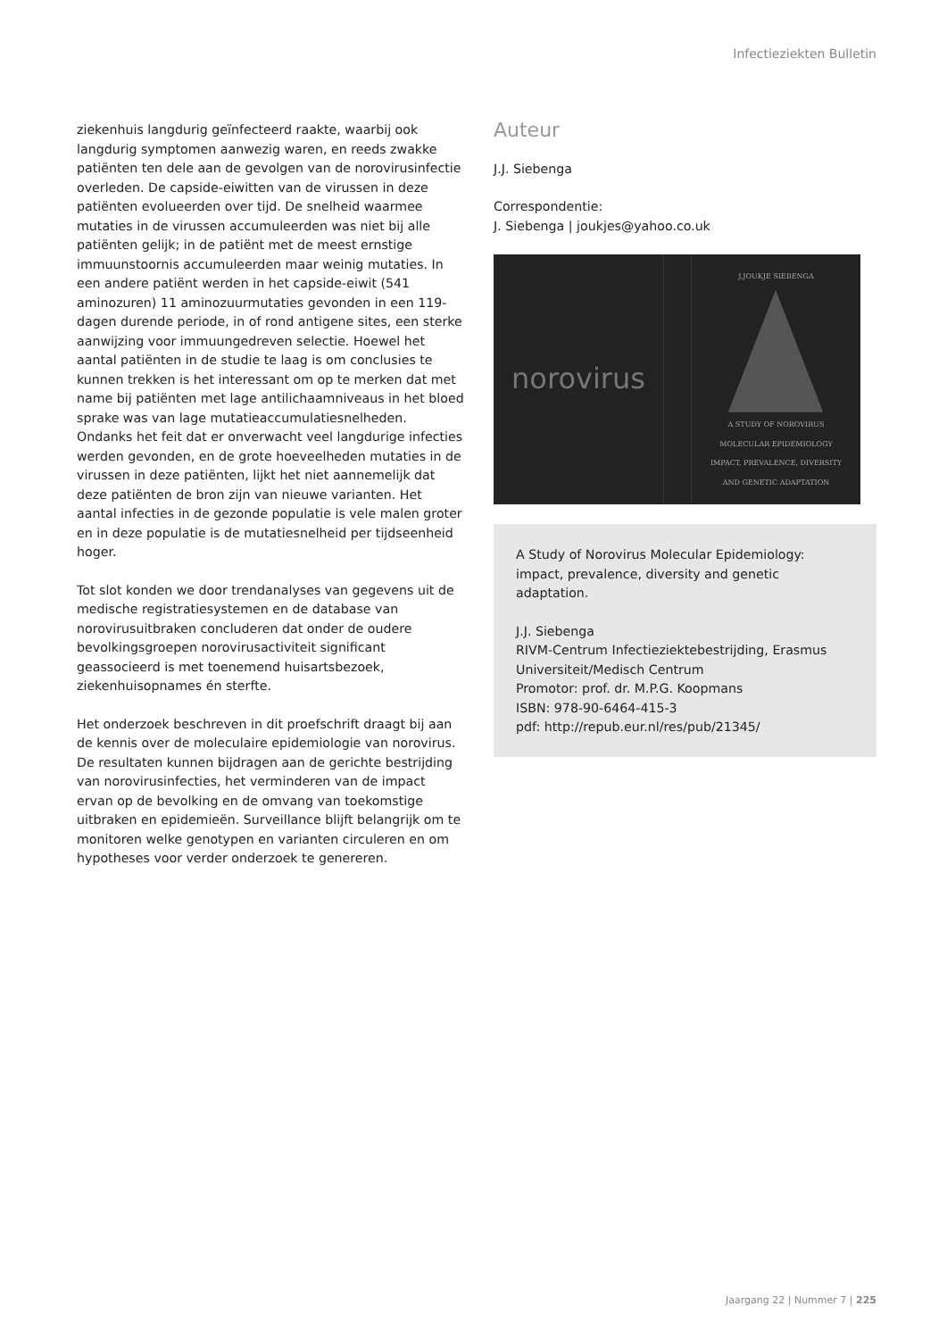Infectieziekten Bulletin
ziekenhuis langdurig geïnfecteerd raakte, waarbij ook langdurig symptomen aanwezig waren, en reeds zwakke patiënten ten dele aan de gevolgen van de norovirusinfectie overleden. De capside-eiwitten van de virussen in deze patiënten evolueerden over tijd. De snelheid waarmee mutaties in de virussen accumuleerden was niet bij alle patiënten gelijk; in de patiënt met de meest ernstige immuunstoornis accumuleerden maar weinig mutaties. In een andere patiënt werden in het capside-eiwit (541 aminozuren) 11 aminozuurmutaties gevonden in een 119-dagen durende periode, in of rond antigene sites, een sterke aanwijzing voor immuungedreven selectie. Hoewel het aantal patiënten in de studie te laag is om conclusies te kunnen trekken is het interessant om op te merken dat met name bij patiënten met lage antilichaamniveaus in het bloed sprake was van lage mutatieaccumulatiesnelheden. Ondanks het feit dat er onverwacht veel langdurige infecties werden gevonden, en de grote hoeveelheden mutaties in de virussen in deze patiënten, lijkt het niet aannemelijk dat deze patiënten de bron zijn van nieuwe varianten. Het aantal infecties in de gezonde populatie is vele malen groter en in deze populatie is de mutatiesnelheid per tijdseenheid hoger.
Tot slot konden we door trendanalyses van gegevens uit de medische registratiesystemen en de database van norovirusuitbraken concluderen dat onder de oudere bevolkingsgroepen norovirusactiviteit significant geassocieerd is met toenemend huisartsbezoek, ziekenhuisopnames én sterfte.
Het onderzoek beschreven in dit proefschrift draagt bij aan de kennis over de moleculaire epidemiologie van norovirus. De resultaten kunnen bijdragen aan de gerichte bestrijding van norovirusinfecties, het verminderen van de impact ervan op de bevolking en de omvang van toekomstige uitbraken en epidemieën. Surveillance blijft belangrijk om te monitoren welke genotypen en varianten circuleren en om hypotheses voor verder onderzoek te genereren.
Auteur
J.J. Siebenga
Correspondentie:
J. Siebenga | joukjes@yahoo.co.uk
norovirus
J.JOUKJE SIEBENGA
A STUDY OF NOROVIRUS MOLECULAR EPIDEMIOLOGY
IMPACT, PREVALENCE, DIVERSITY AND GENETIC ADAPTATION
A Study of Norovirus Molecular Epidemiology: impact, prevalence, diversity and genetic adaptation.
J.J. Siebenga
RIVM-Centrum Infectieziektebestrijding, Erasmus Universiteit/Medisch Centrum
Promotor: prof. dr. M.P.G. Koopmans
ISBN: 978-90-6464-415-3
pdf: http://repub.eur.nl/res/pub/21345/
Jaargang 22 | Nummer 7 | 225